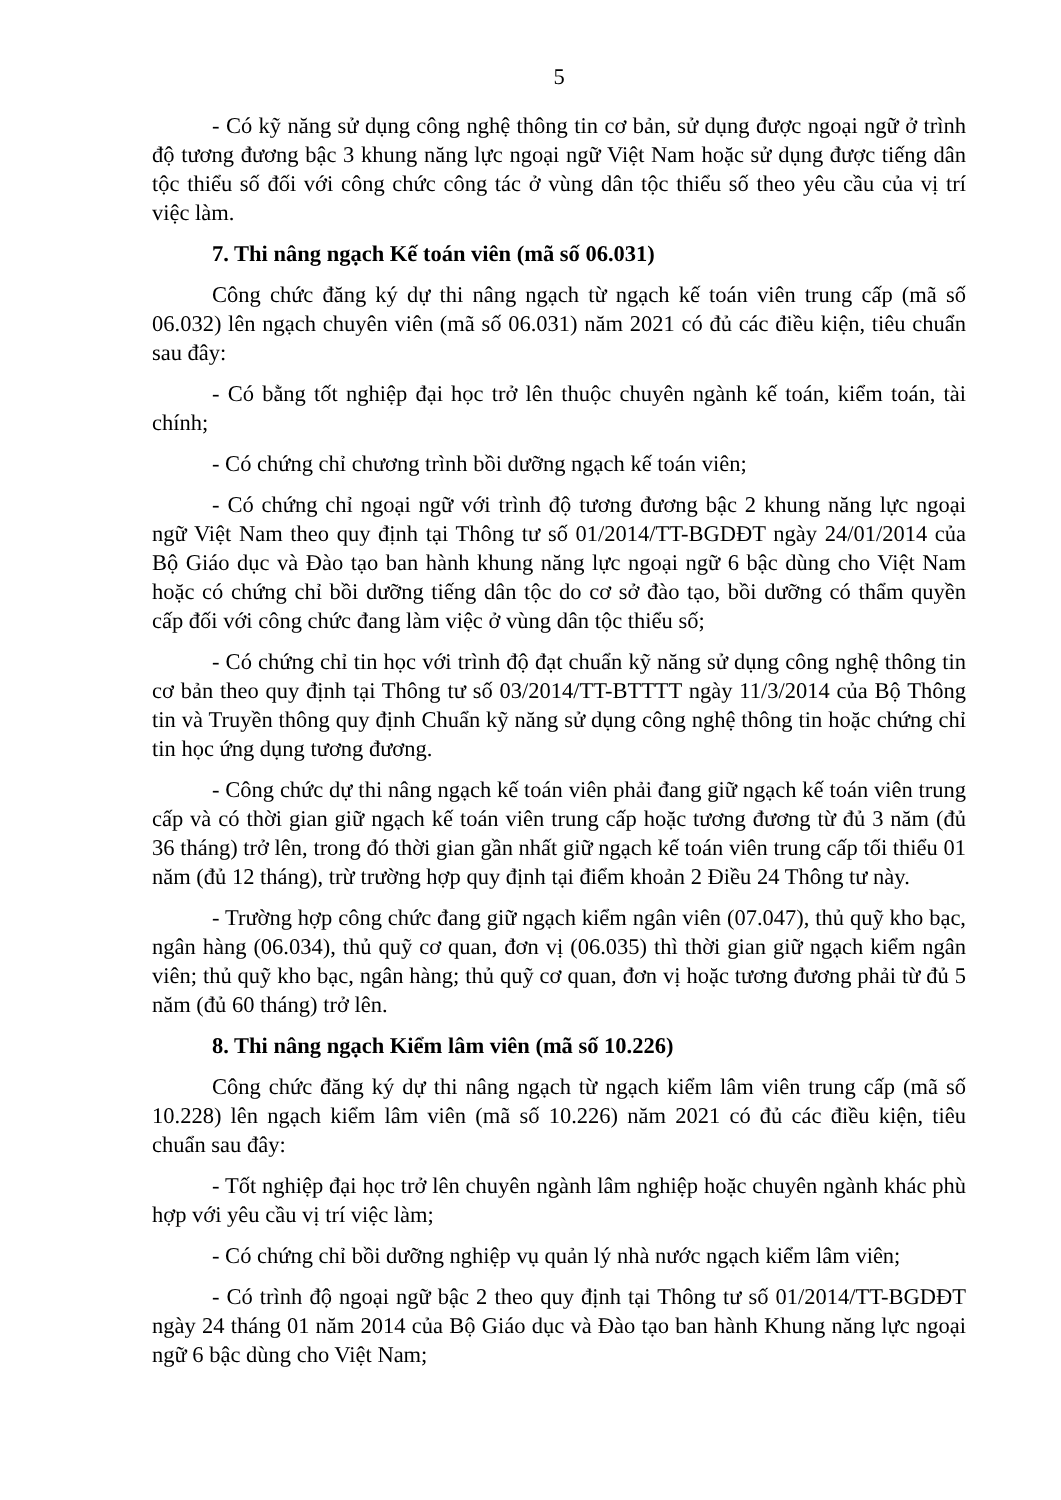5
- Có kỹ năng sử dụng công nghệ thông tin cơ bản, sử dụng được ngoại ngữ ở trình độ tương đương bậc 3 khung năng lực ngoại ngữ Việt Nam hoặc sử dụng được tiếng dân tộc thiểu số đối với công chức công tác ở vùng dân tộc thiểu số theo yêu cầu của vị trí việc làm.
7. Thi nâng ngạch Kế toán viên (mã số 06.031)
Công chức đăng ký dự thi nâng ngạch từ ngạch kế toán viên trung cấp (mã số 06.032) lên ngạch chuyên viên (mã số 06.031) năm 2021 có đủ các điều kiện, tiêu chuẩn sau đây:
- Có bằng tốt nghiệp đại học trở lên thuộc chuyên ngành kế toán, kiểm toán, tài chính;
- Có chứng chỉ chương trình bồi dưỡng ngạch kế toán viên;
- Có chứng chỉ ngoại ngữ với trình độ tương đương bậc 2 khung năng lực ngoại ngữ Việt Nam theo quy định tại Thông tư số 01/2014/TT-BGDĐT ngày 24/01/2014 của Bộ Giáo dục và Đào tạo ban hành khung năng lực ngoại ngữ 6 bậc dùng cho Việt Nam hoặc có chứng chỉ bồi dưỡng tiếng dân tộc do cơ sở đào tạo, bồi dưỡng có thẩm quyền cấp đối với công chức đang làm việc ở vùng dân tộc thiểu số;
- Có chứng chỉ tin học với trình độ đạt chuẩn kỹ năng sử dụng công nghệ thông tin cơ bản theo quy định tại Thông tư số 03/2014/TT-BTTTT ngày 11/3/2014 của Bộ Thông tin và Truyền thông quy định Chuẩn kỹ năng sử dụng công nghệ thông tin hoặc chứng chỉ tin học ứng dụng tương đương.
- Công chức dự thi nâng ngạch kế toán viên phải đang giữ ngạch kế toán viên trung cấp và có thời gian giữ ngạch kế toán viên trung cấp hoặc tương đương từ đủ 3 năm (đủ 36 tháng) trở lên, trong đó thời gian gần nhất giữ ngạch kế toán viên trung cấp tối thiểu 01 năm (đủ 12 tháng), trừ trường hợp quy định tại điểm khoản 2 Điều 24 Thông tư này.
- Trường hợp công chức đang giữ ngạch kiểm ngân viên (07.047), thủ quỹ kho bạc, ngân hàng (06.034), thủ quỹ cơ quan, đơn vị (06.035) thì thời gian giữ ngạch kiểm ngân viên; thủ quỹ kho bạc, ngân hàng; thủ quỹ cơ quan, đơn vị hoặc tương đương phải từ đủ 5 năm (đủ 60 tháng) trở lên.
8. Thi nâng ngạch Kiểm lâm viên (mã số 10.226)
Công chức đăng ký dự thi nâng ngạch từ ngạch kiểm lâm viên trung cấp (mã số 10.228) lên ngạch kiểm lâm viên (mã số 10.226) năm 2021 có đủ các điều kiện, tiêu chuẩn sau đây:
- Tốt nghiệp đại học trở lên chuyên ngành lâm nghiệp hoặc chuyên ngành khác phù hợp với yêu cầu vị trí việc làm;
- Có chứng chỉ bồi dưỡng nghiệp vụ quản lý nhà nước ngạch kiểm lâm viên;
- Có trình độ ngoại ngữ bậc 2 theo quy định tại Thông tư số 01/2014/TT-BGDĐT ngày 24 tháng 01 năm 2014 của Bộ Giáo dục và Đào tạo ban hành Khung năng lực ngoại ngữ 6 bậc dùng cho Việt Nam;